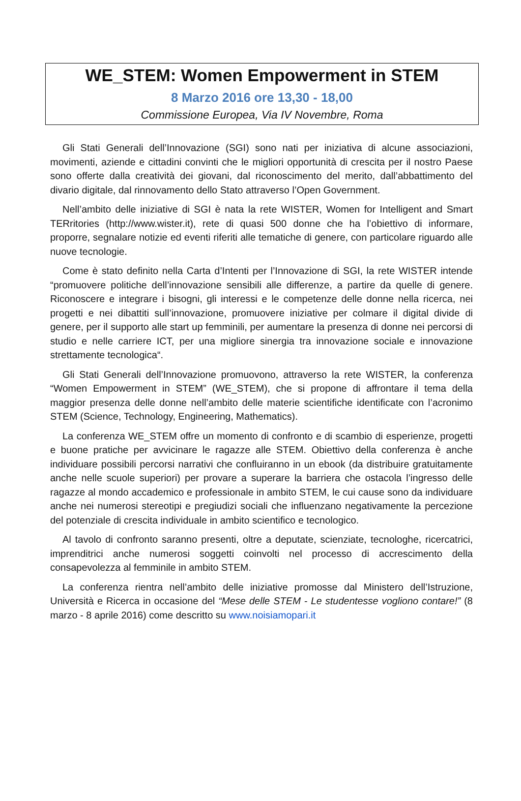WE_STEM: Women Empowerment in STEM
8 Marzo 2016 ore 13,30 - 18,00
Commissione Europea, Via IV Novembre, Roma
Gli Stati Generali dell’Innovazione (SGI) sono nati per iniziativa di alcune associazioni, movimenti, aziende e cittadini convinti che le migliori opportunità di crescita per il nostro Paese sono offerte dalla creatività dei giovani, dal riconoscimento del merito, dall’abbattimento del divario digitale, dal rinnovamento dello Stato attraverso l’Open Government.
Nell’ambito delle iniziative di SGI è nata la rete WISTER, Women for Intelligent and Smart TERritories (http://www.wister.it), rete di quasi 500 donne che ha l’obiettivo di informare, proporre, segnalare notizie ed eventi riferiti alle tematiche di genere, con particolare riguardo alle nuove tecnologie.
Come è stato definito nella Carta d’Intenti per l’Innovazione di SGI, la rete WISTER intende “promuovere politiche dell’innovazione sensibili alle differenze, a partire da quelle di genere. Riconoscere e integrare i bisogni, gli interessi e le competenze delle donne nella ricerca, nei progetti e nei dibattiti sull’innovazione, promuovere iniziative per colmare il digital divide di genere, per il supporto alle start up femminili, per aumentare la presenza di donne nei percorsi di studio e nelle carriere ICT, per una migliore sinergia tra innovazione sociale e innovazione strettamente tecnologica“.
Gli Stati Generali dell’Innovazione promuovono, attraverso la rete WISTER, la conferenza “Women Empowerment in STEM” (WE_STEM), che si propone di affrontare il tema della maggior presenza delle donne nell’ambito delle materie scientifiche identificate con l’acronimo STEM (Science, Technology, Engineering, Mathematics).
La conferenza WE_STEM offre un momento di confronto e di scambio di esperienze, progetti e buone pratiche per avvicinare le ragazze alle STEM. Obiettivo della conferenza è anche individuare possibili percorsi narrativi che confluiranno in un ebook (da distribuire gratuitamente anche nelle scuole superiori) per provare a superare la barriera che ostacola l’ingresso delle ragazze al mondo accademico e professionale in ambito STEM, le cui cause sono da individuare anche nei numerosi stereotipi e pregiudizi sociali che influenzano negativamente la percezione del potenziale di crescita individuale in ambito scientifico e tecnologico.
Al tavolo di confronto saranno presenti, oltre a deputate, scienziate, tecnologhe, ricercatrici, imprenditrici anche numerosi soggetti coinvolti nel processo di accrescimento della consapevolezza al femminile in ambito STEM.
La conferenza rientra nell’ambito delle iniziative promosse dal Ministero dell’Istruzione, Università e Ricerca in occasione del “Mese delle STEM - Le studentesse vogliono contare!” (8 marzo - 8 aprile 2016) come descritto su www.noisiamopari.it